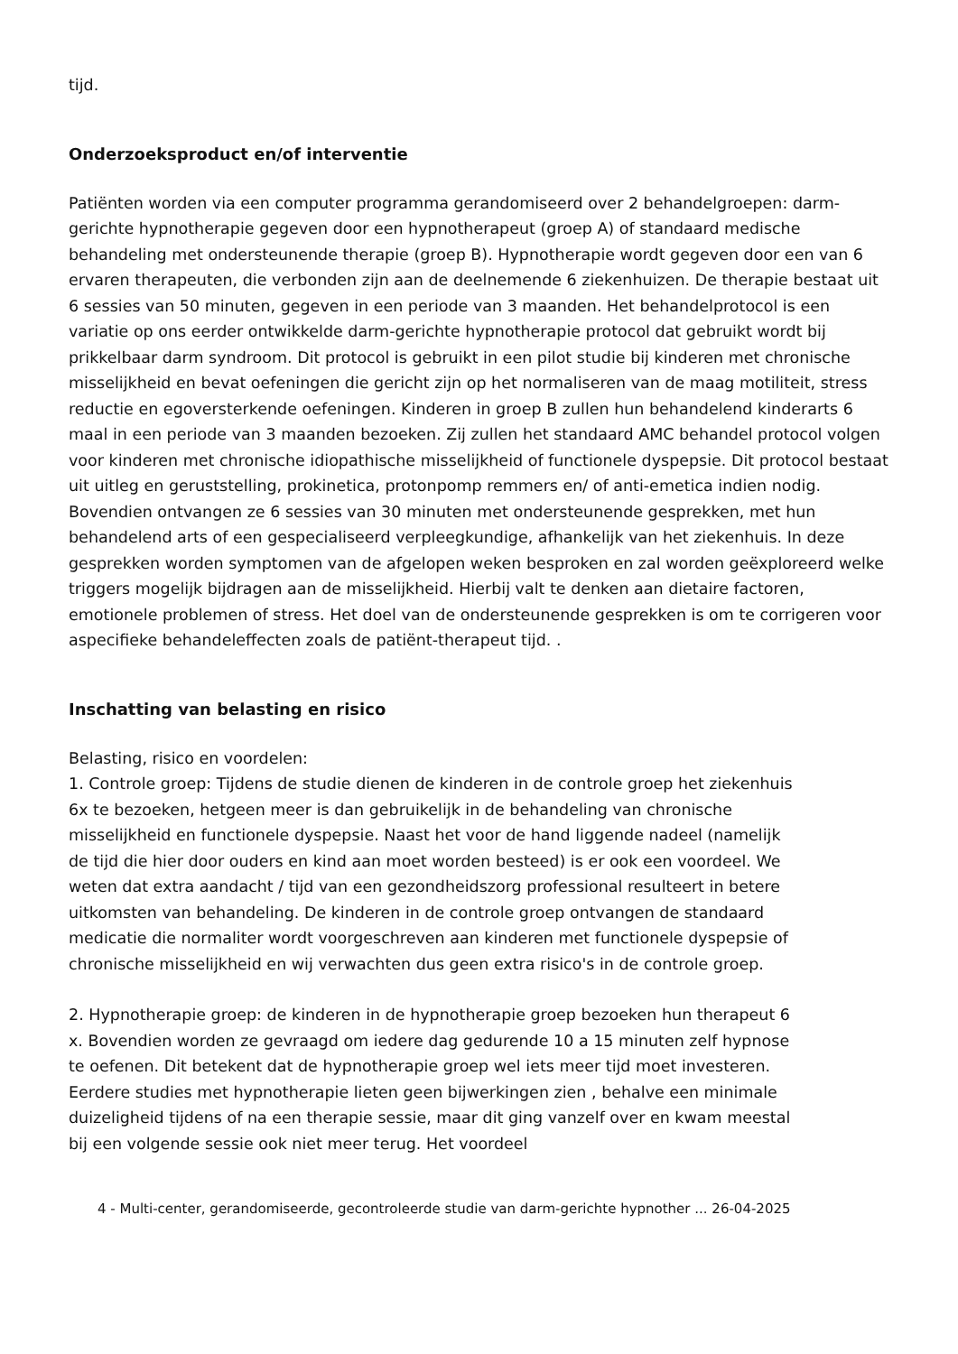tijd.
Onderzoeksproduct en/of interventie
Patiënten worden via een computer programma gerandomiseerd over 2 behandelgroepen: darm-gerichte hypnotherapie gegeven door een hypnotherapeut (groep A) of standaard medische behandeling met ondersteunende therapie (groep B). Hypnotherapie wordt gegeven door een van 6 ervaren therapeuten, die verbonden zijn aan de deelnemende 6 ziekenhuizen. De therapie bestaat uit 6 sessies van 50 minuten, gegeven in een periode van 3 maanden. Het behandelprotocol is een variatie op ons eerder ontwikkelde darm-gerichte hypnotherapie protocol dat gebruikt wordt bij prikkelbaar darm syndroom. Dit protocol is gebruikt in een pilot studie bij kinderen met chronische misselijkheid en bevat oefeningen die gericht zijn op het normaliseren van de maag motiliteit, stress reductie en egoversterkende oefeningen. Kinderen in groep B zullen hun behandelend kinderarts 6 maal in een periode van 3 maanden bezoeken. Zij zullen het standaard AMC behandel protocol volgen voor kinderen met chronische idiopathische misselijkheid of functionele dyspepsie. Dit protocol bestaat uit uitleg en geruststelling, prokinetica, protonpomp remmers en/ of anti-emetica indien nodig. Bovendien ontvangen ze 6 sessies van 30 minuten met ondersteunende gesprekken, met hun behandelend arts of een gespecialiseerd verpleegkundige, afhankelijk van het ziekenhuis. In deze gesprekken worden symptomen van de afgelopen weken besproken en zal worden geëxploreerd welke triggers mogelijk bijdragen aan de misselijkheid. Hierbij valt te denken aan dietaire factoren, emotionele problemen of stress. Het doel van de ondersteunende gesprekken is om te corrigeren voor aspecifieke behandeleffecten zoals de patiënt-therapeut tijd. .
Inschatting van belasting en risico
Belasting, risico en voordelen:
1. Controle groep: Tijdens de studie dienen de kinderen in de controle groep het ziekenhuis 6x te bezoeken, hetgeen meer is dan gebruikelijk in de behandeling van chronische misselijkheid en functionele dyspepsie. Naast het voor de hand liggende nadeel (namelijk de tijd die hier door ouders en kind aan moet worden besteed) is er ook een voordeel. We weten dat extra aandacht / tijd van een gezondheidszorg professional resulteert in betere uitkomsten van behandeling. De kinderen in de controle groep ontvangen de standaard medicatie die normaliter wordt voorgeschreven aan kinderen met functionele dyspepsie of chronische misselijkheid en wij verwachten dus geen extra risico's in de controle groep.
2. Hypnotherapie groep: de kinderen in de hypnotherapie groep bezoeken hun therapeut 6 x. Bovendien worden ze gevraagd om iedere dag gedurende 10 a 15 minuten zelf hypnose te oefenen. Dit betekent dat de hypnotherapie groep wel iets meer tijd moet investeren.
Eerdere studies met hypnotherapie lieten geen bijwerkingen zien , behalve een minimale duizeligheid tijdens of na een therapie sessie, maar dit ging vanzelf over en kwam meestal bij een volgende sessie ook niet meer terug. Het voordeel
4 - Multi-center, gerandomiseerde, gecontroleerde studie van darm-gerichte hypnother ... 26-04-2025